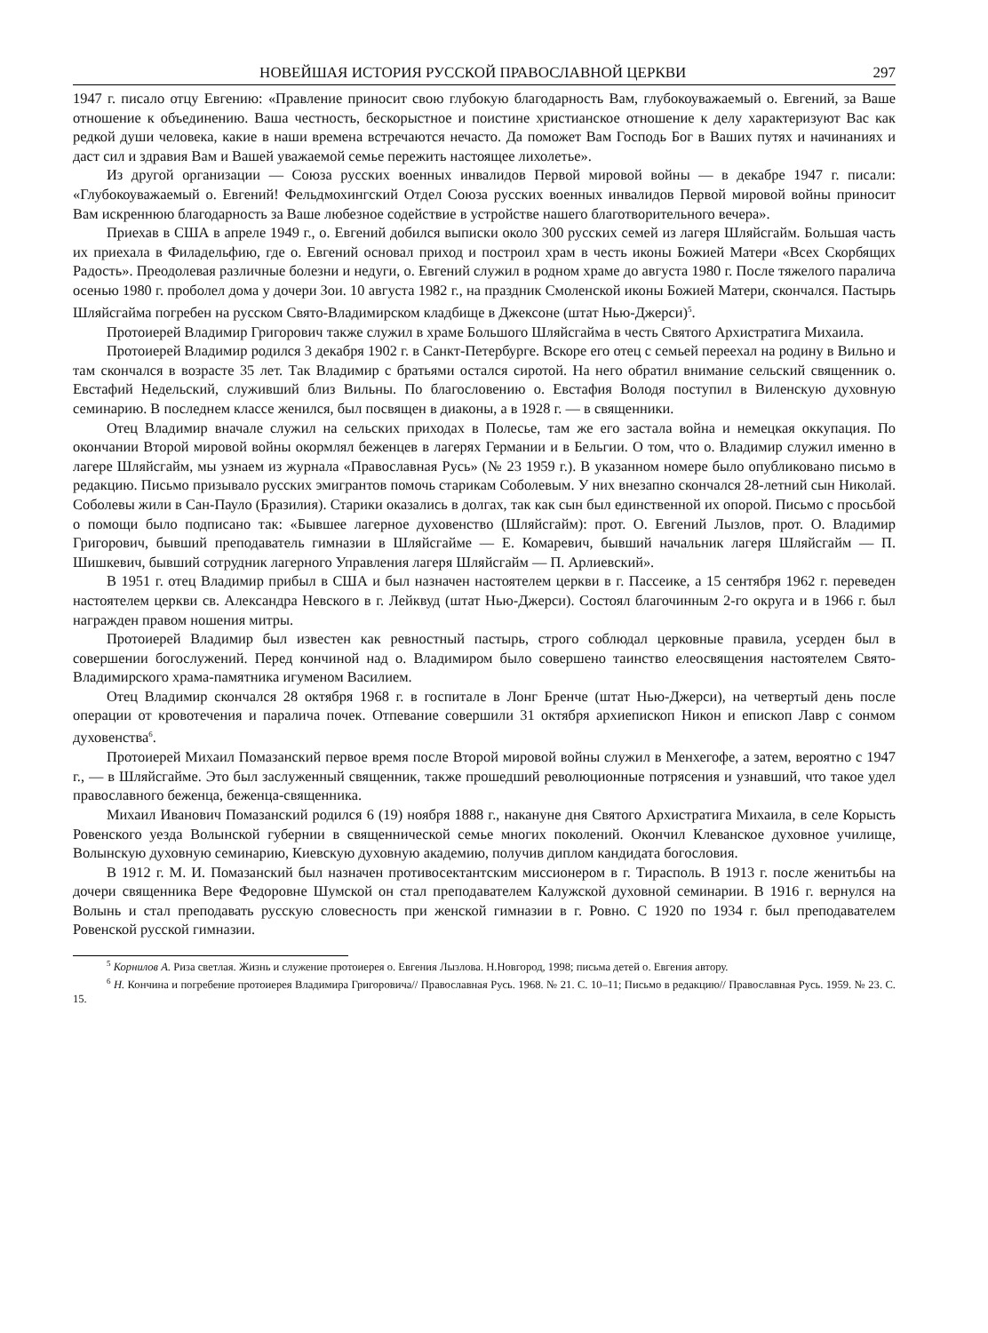НОВЕЙШАЯ ИСТОРИЯ РУССКОЙ ПРАВОСЛАВНОЙ ЦЕРКВИ 297
1947 г. писало отцу Евгению: «Правление приносит свою глубокую благодарность Вам, глубокоуважаемый о. Евгений, за Ваше отношение к объединению. Ваша честность, бескорыстное и поистине христианское отношение к делу характеризуют Вас как редкой души человека, какие в наши времена встречаются нечасто. Да поможет Вам Господь Бог в Ваших путях и начинаниях и даст сил и здравия Вам и Вашей уважаемой семье пережить настоящее лихолетье».
Из другой организации — Союза русских военных инвалидов Первой мировой войны — в декабре 1947 г. писали: «Глубокоуважаемый о. Евгений! Фельдмохингский Отдел Союза русских военных инвалидов Первой мировой войны приносит Вам искреннюю благодарность за Ваше любезное содействие в устройстве нашего благотворительного вечера».
Приехав в США в апреле 1949 г., о. Евгений добился выписки около 300 русских семей из лагеря Шляйсгайм. Большая часть их приехала в Филадельфию, где о. Евгений основал приход и построил храм в честь иконы Божией Матери «Всех Скорбящих Радость». Преодолевая различные болезни и недуги, о. Евгений служил в родном храме до августа 1980 г. После тяжелого паралича осенью 1980 г. проболел дома у дочери Зои. 10 августа 1982 г., на праздник Смоленской иконы Божией Матери, скончался. Пастырь Шляйсгайма погребен на русском Свято-Владимирском кладбище в Джексоне (штат Нью-Джерси)<sup>5</sup>.
Протоиерей Владимир Григорович также служил в храме Большого Шляйсгайма в честь Святого Архистратига Михаила.
Протоиерей Владимир родился 3 декабря 1902 г. в Санкт-Петербурге. Вскоре его отец с семьей переехал на родину в Вильно и там скончался в возрасте 35 лет. Так Владимир с братьями остался сиротой. На него обратил внимание сельский священник о. Евстафий Недельский, служивший близ Вильны. По благословению о. Евстафия Володя поступил в Виленскую духовную семинарию. В последнем классе женился, был посвящен в диаконы, а в 1928 г. — в священники.
Отец Владимир вначале служил на сельских приходах в Полесье, там же его застала война и немецкая оккупация. По окончании Второй мировой войны окормлял беженцев в лагерях Германии и в Бельгии. О том, что о. Владимир служил именно в лагере Шляйсгайм, мы узнаем из журнала «Православная Русь» (№ 23 1959 г.). В указанном номере было опубликовано письмо в редакцию. Письмо призывало русских эмигрантов помочь старикам Соболевым. У них внезапно скончался 28-летний сын Николай. Соболевы жили в Сан-Пауло (Бразилия). Старики оказались в долгах, так как сын был единственной их опорой. Письмо с просьбой о помощи было подписано так: «Бывшее лагерное духовенство (Шляйсгайм): прот. О. Евгений Лызлов, прот. О. Владимир Григорович, бывший преподаватель гимназии в Шляйсгайме — Е. Комаревич, бывший начальник лагеря Шляйсгайм — П. Шишкевич, бывший сотрудник лагерного Управления лагеря Шляйсгайм — П. Арлиевский».
В 1951 г. отец Владимир прибыл в США и был назначен настоятелем церкви в г. Пассеике, а 15 сентября 1962 г. переведен настоятелем церкви св. Александра Невского в г. Лейквуд (штат Нью-Джерси). Состоял благочинным 2-го округа и в 1966 г. был награжден правом ношения митры.
Протоиерей Владимир был известен как ревностный пастырь, строго соблюдал церковные правила, усерден был в совершении богослужений. Перед кончиной над о. Владимиром было совершено таинство елеосвящения настоятелем Свято-Владимирского храма-памятника игуменом Василием.
Отец Владимир скончался 28 октября 1968 г. в госпитале в Лонг Бренче (штат Нью-Джерси), на четвертый день после операции от кровотечения и паралича почек. Отпевание совершили 31 октября архиепископ Никон и епископ Лавр с сонмом духовенства<sup>6</sup>.
Протоиерей Михаил Помазанский первое время после Второй мировой войны служил в Менхегофе, а затем, вероятно с 1947 г., — в Шляйсгайме. Это был заслуженный священник, также прошедший революционные потрясения и узнавший, что такое удел православного беженца, беженца-священника.
Михаил Иванович Помазанский родился 6 (19) ноября 1888 г., накануне дня Святого Архистратига Михаила, в селе Корысть Ровенского уезда Волынской губернии в священнической семье многих поколений. Окончил Клеванское духовное училище, Волынскую духовную семинарию, Киевскую духовную академию, получив диплом кандидата богословия.
В 1912 г. М. И. Помазанский был назначен противосектантским миссионером в г. Тирасполь. В 1913 г. после женитьбы на дочери священника Вере Федоровне Шумской он стал преподавателем Калужской духовной семинарии. В 1916 г. вернулся на Волынь и стал преподавать русскую словесность при женской гимназии в г. Ровно. С 1920 по 1934 г. был преподавателем Ровенской русской гимназии.
<sup>5</sup> Корнилов А. Риза светлая. Жизнь и служение протоиерея о. Евгения Лызлова. Н.Новгород, 1998; письма детей о. Евгения автору.
<sup>6</sup> Н. Кончина и погребение протоиерея Владимира Григоровича// Православная Русь. 1968. № 21. С. 10–11; Письмо в редакцию// Православная Русь. 1959. № 23. С. 15.